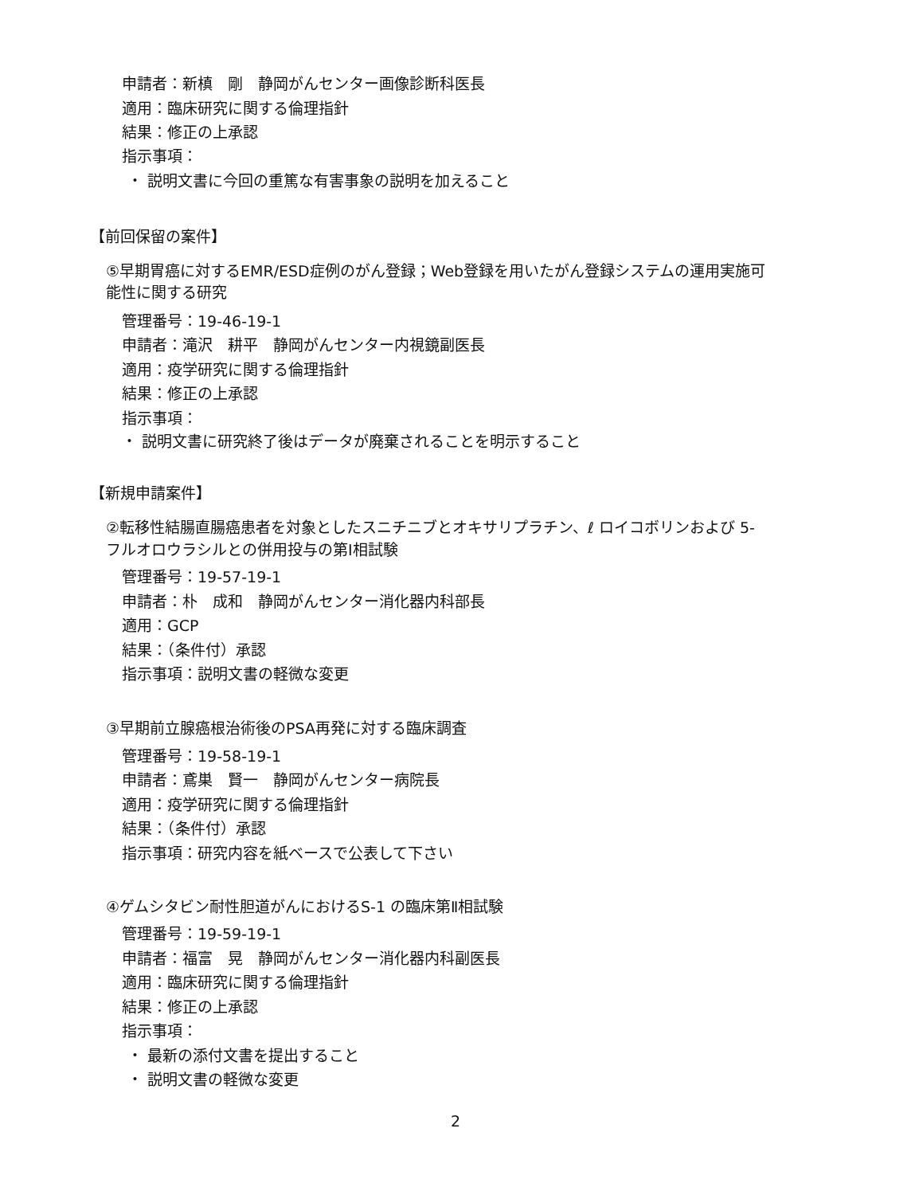申請者：新槙　剛　静岡がんセンター画像診断科医長
適用：臨床研究に関する倫理指針
結果：修正の上承認
指示事項：
・ 説明文書に今回の重篤な有害事象の説明を加えること
【前回保留の案件】
⑤早期胃癌に対するEMR/ESD症例のがん登録；Web登録を用いたがん登録システムの運用実施可
能性に関する研究
管理番号：19-46-19-1
申請者：滝沢　耕平　静岡がんセンター内視鏡副医長
適用：疫学研究に関する倫理指針
結果：修正の上承認
指示事項：
・ 説明文書に研究終了後はデータが廃棄されることを明示すること
【新規申請案件】
②転移性結腸直腸癌患者を対象としたスニチニブとオキサリプラチン、ℓ ロイコボリンおよび 5-
フルオロウラシルとの併用投与の第Ⅰ相試験
管理番号：19-57-19-1
申請者：朴　成和　静岡がんセンター消化器内科部長
適用：GCP
結果：（条件付）承認
指示事項：説明文書の軽微な変更
③早期前立腺癌根治術後のPSA再発に対する臨床調査
管理番号：19-58-19-1
申請者：鳶巣　賢一　静岡がんセンター病院長
適用：疫学研究に関する倫理指針
結果：（条件付）承認
指示事項：研究内容を紙ベースで公表して下さい
④ゲムシタビン耐性胆道がんにおけるS-1 の臨床第Ⅱ相試験
管理番号：19-59-19-1
申請者：福富　晃　静岡がんセンター消化器内科副医長
適用：臨床研究に関する倫理指針
結果：修正の上承認
指示事項：
・ 最新の添付文書を提出すること
・ 説明文書の軽微な変更
2